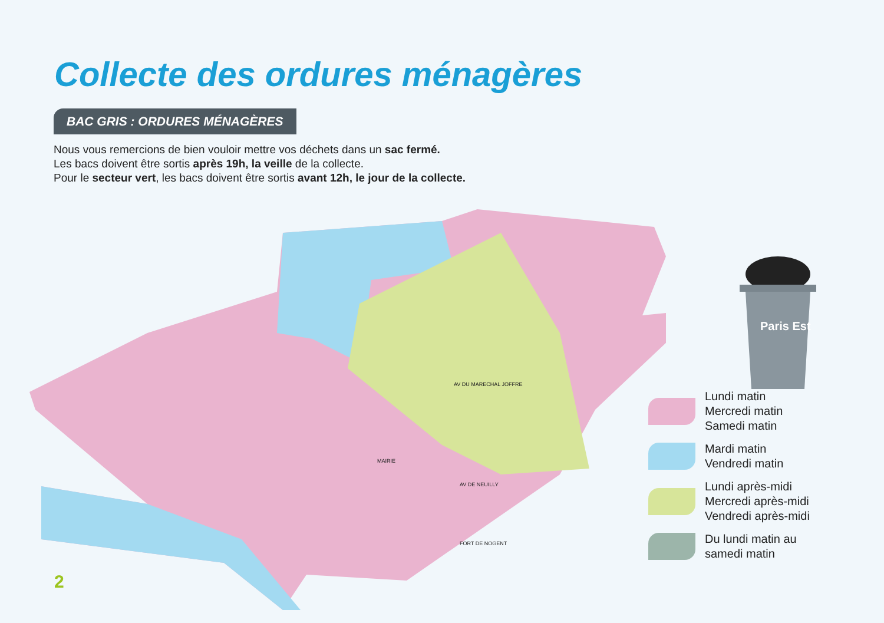Collecte des ordures ménagères
BAC GRIS : ORDURES MÉNAGÈRES
Nous vous remercions de bien vouloir mettre vos déchets dans un sac fermé.
Les bacs doivent être sortis après 19h, la veille de la collecte.
Pour le secteur vert, les bacs doivent être sortis avant 12h, le jour de la collecte.
AV DU MARECHAL JOFFRE
MAIRIE
FORT DE NOGENT
AV DE NEUILLY
Paris Est
Lundi matin
Mercredi matin
Samedi matin
Mardi matin
Vendredi matin
Lundi après-midi
Mercredi après-midi
Vendredi après-midi
Du lundi matin au
samedi matin
2